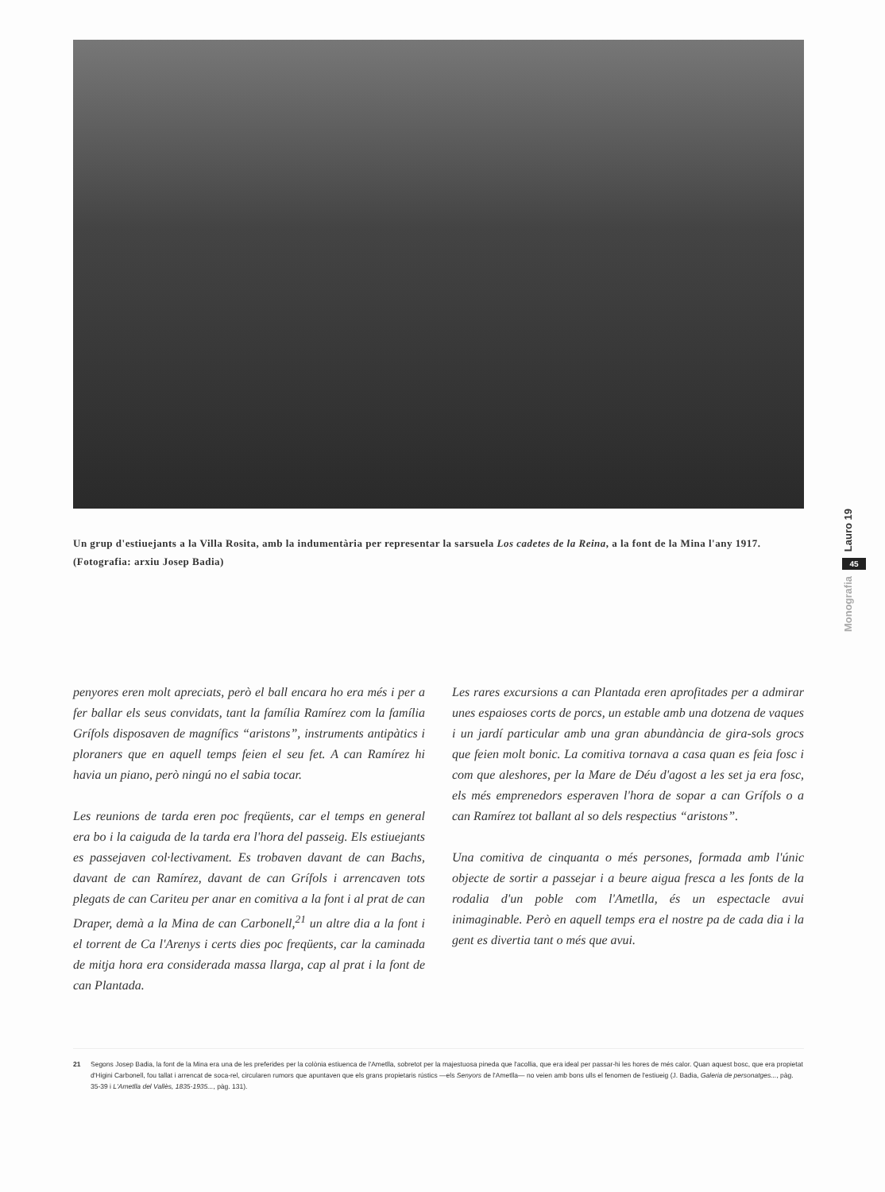Lauro 19
45
Monografia
Un grup d'estiuejants a la Villa Rosita, amb la indumentària per representar la sarsuela Los cadetes de la Reina, a la font de la Mina l'any 1917. (Fotografia: arxiu Josep Badia)
penyores eren molt apreciats, però el ball encara ho era més i per a fer ballar els seus convidats, tant la família Ramírez com la família Grífols disposaven de magnífics “aristons”, instruments antipàtics i ploraners que en aquell temps feien el seu fet. A can Ramírez hi havia un piano, però ningú no el sabia tocar.
Les reunions de tarda eren poc freqüents, car el temps en general era bo i la caiguda de la tarda era l'hora del passeig. Els estiuejants es passejaven col·lectivament. Es trobaven davant de can Bachs, davant de can Ramírez, davant de can Grífols i arrencaven tots plegats de can Cariteu per anar en comitiva a la font i al prat de can Draper, demà a la Mina de can Carbonell,<sup>21</sup> un altre dia a la font i el torrent de Ca l'Arenys i certs dies poc freqüents, car la caminada de mitja hora era considerada massa llarga, cap al prat i la font de can Plantada.
Les rares excursions a can Plantada eren aprofitades per a admirar unes espaioses corts de porcs, un estable amb una dotzena de vaques i un jardí particular amb una gran abundància de gira-sols grocs que feien molt bonic. La comitiva tornava a casa quan es feia fosc i com que aleshores, per la Mare de Déu d'agost a les set ja era fosc, els més emprenedors esperaven l'hora de sopar a can Grífols o a can Ramírez tot ballant al so dels respectius “aristons”.
Una comitiva de cinquanta o més persones, formada amb l'únic objecte de sortir a passejar i a beure aigua fresca a les fonts de la rodalia d'un poble com l'Ametlla, és un espectacle avui inimaginable. Però en aquell temps era el nostre pa de cada dia i la gent es divertia tant o més que avui.
21 Segons Josep Badia, la font de la Mina era una de les preferides per la colònia estiuenca de l'Ametlla, sobretot per la majestuosa pineda que l'acollia, que era ideal per passar-hi les hores de més calor. Quan aquest bosc, que era propietat d'Higini Carbonell, fou tallat i arrencat de soca-rel, circularen rumors que apuntaven que els grans propietaris rústics —els Senyors de l'Ametlla— no veien amb bons ulls el fenomen de l'estiueig (J. Badia, Galeria de personatges..., pàg. 35-39 i L'Ametlla del Vallès, 1835-1935..., pàg. 131).